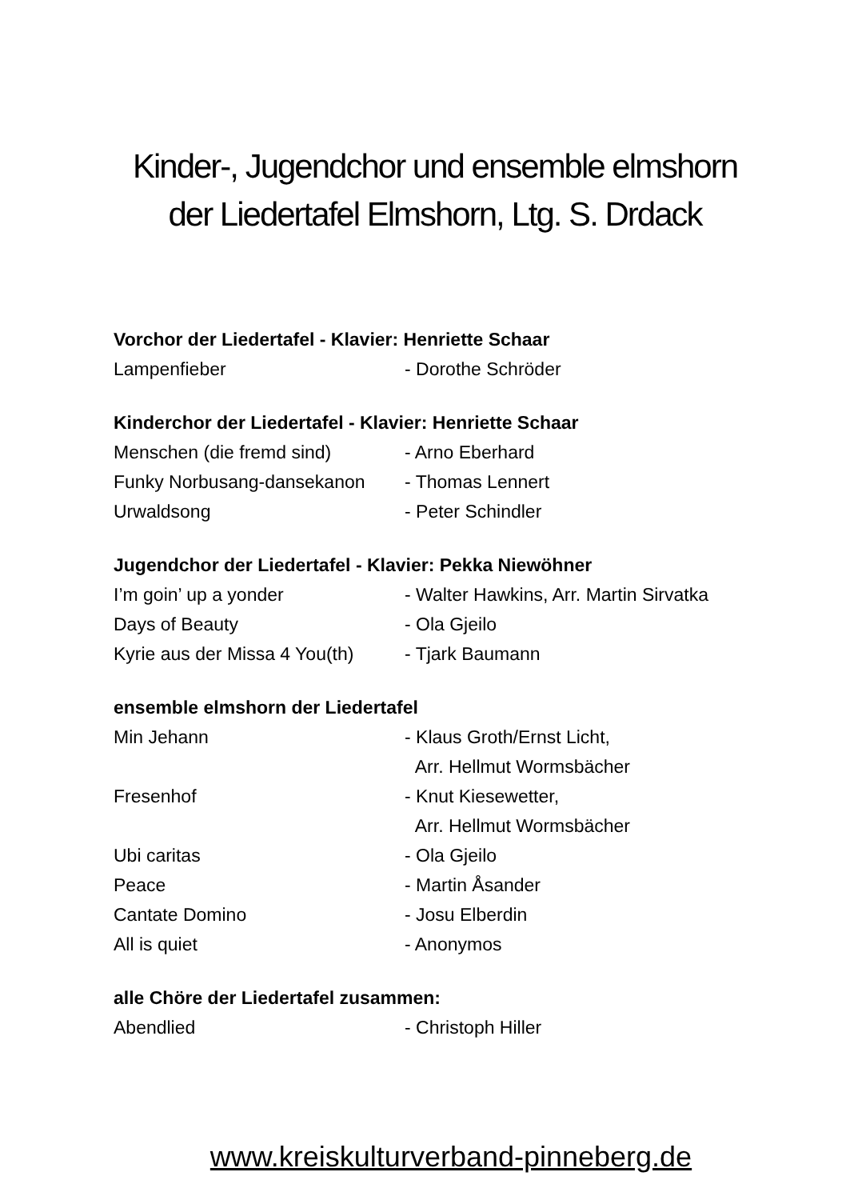Kinder-, Jugendchor und ensemble elmshorn
der Liedertafel Elmshorn, Ltg. S. Drdack
Vorchor der Liedertafel - Klavier: Henriette Schaar
Lampenfieber - Dorothe Schröder
Kinderchor der Liedertafel - Klavier: Henriette Schaar
Menschen (die fremd sind) - Arno Eberhard
Funky Norbusang-dansekanon - Thomas Lennert
Urwaldsong - Peter Schindler
Jugendchor der Liedertafel - Klavier: Pekka Niewöhner
I’m goin’ up a yonder - Walter Hawkins, Arr. Martin Sirvatka
Days of Beauty - Ola Gjeilo
Kyrie aus der Missa 4 You(th) - Tjark Baumann
ensemble elmshorn der Liedertafel
Min Jehann - Klaus Groth/Ernst Licht,
Arr. Hellmut Wormsbächer
Fresenhof - Knut Kiesewetter,
Arr. Hellmut Wormsbächer
Ubi caritas - Ola Gjeilo
Peace - Martin Åsander
Cantate Domino - Josu Elberdin
All is quiet - Anonymos
alle Chöre der Liedertafel zusammen:
Abendlied - Christoph Hiller
www.kreiskulturverband-pinneberg.de